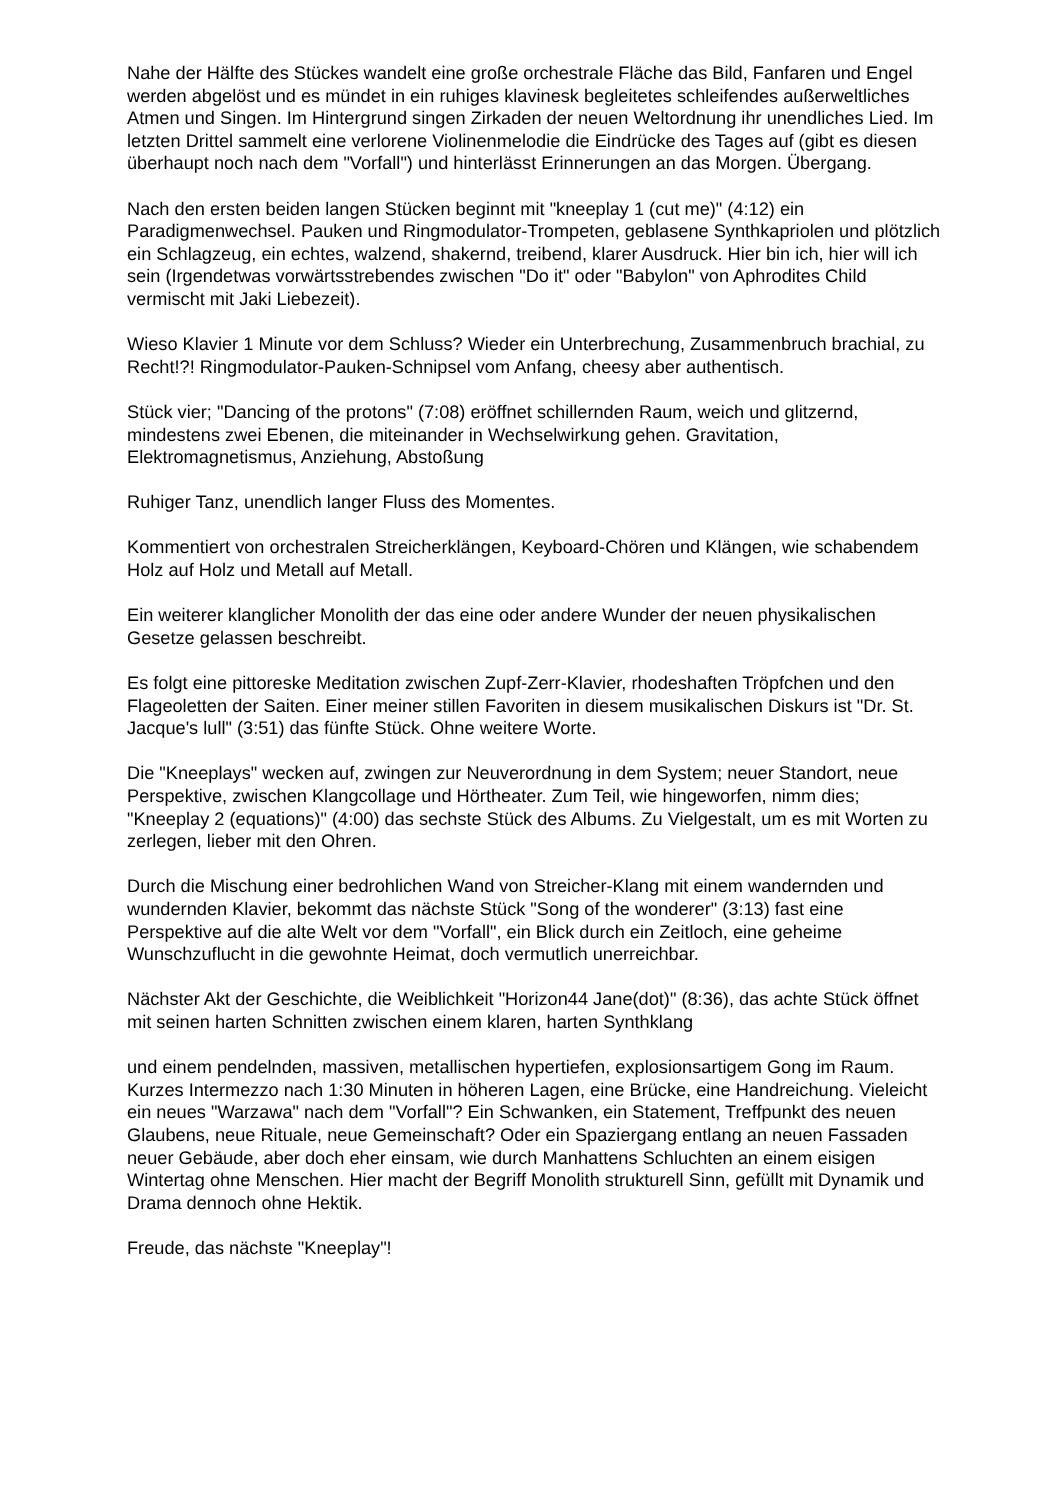Nahe der Hälfte des Stückes wandelt eine große orchestrale Fläche das Bild, Fanfaren und Engel werden abgelöst und es mündet in ein ruhiges klavinesk begleitetes schleifendes außerweltliches Atmen und Singen. Im Hintergrund singen Zirkaden der neuen Weltordnung ihr unendliches Lied. Im letzten Drittel sammelt eine verlorene Violinenmelodie die Eindrücke des Tages auf (gibt es diesen überhaupt noch nach dem "Vorfall") und hinterlässt Erinnerungen an das Morgen. Übergang.
Nach den ersten beiden langen Stücken beginnt mit "kneeplay 1 (cut me)" (4:12) ein Paradigmenwechsel. Pauken und Ringmodulator-Trompeten, geblasene Synthkapriolen und plötzlich ein Schlagzeug, ein echtes, walzend, shakernd, treibend, klarer Ausdruck. Hier bin ich, hier will ich sein (Irgendetwas vorwärtsstrebendes zwischen "Do it" oder "Babylon" von Aphrodites Child vermischt mit Jaki Liebezeit).
Wieso Klavier 1 Minute vor dem Schluss? Wieder ein Unterbrechung, Zusammenbruch brachial, zu Recht!?! Ringmodulator-Pauken-Schnipsel vom Anfang, cheesy aber authentisch.
Stück vier; "Dancing of the protons" (7:08) eröffnet schillernden Raum, weich und glitzernd, mindestens zwei Ebenen, die miteinander in Wechselwirkung gehen. Gravitation, Elektromagnetismus, Anziehung, Abstoßung
Ruhiger Tanz, unendlich langer Fluss des Momentes.
Kommentiert von orchestralen Streicherklängen, Keyboard-Chören und Klängen, wie schabendem Holz auf Holz und Metall auf Metall.
Ein weiterer klanglicher Monolith der das eine oder andere Wunder der neuen physikalischen Gesetze gelassen beschreibt.
Es folgt eine pittoreske Meditation zwischen Zupf-Zerr-Klavier, rhodeshaften Tröpfchen und den Flageoletten der Saiten. Einer meiner stillen Favoriten in diesem musikalischen Diskurs ist "Dr. St. Jacque's lull" (3:51) das fünfte Stück. Ohne weitere Worte.
Die "Kneeplays" wecken auf, zwingen zur Neuverordnung in dem System; neuer Standort, neue Perspektive, zwischen Klangcollage und Hörtheater. Zum Teil, wie hingeworfen, nimm dies; "Kneeplay 2 (equations)" (4:00) das sechste Stück des Albums. Zu Vielgestalt, um es mit Worten zu zerlegen, lieber mit den Ohren.
Durch die Mischung einer bedrohlichen Wand von Streicher-Klang mit einem wandernden und wundernden Klavier, bekommt das nächste Stück "Song of the wonderer" (3:13) fast eine Perspektive auf die alte Welt vor dem "Vorfall", ein Blick durch ein Zeitloch, eine geheime Wunschzuflucht in die gewohnte Heimat, doch vermutlich unerreichbar.
Nächster Akt der Geschichte, die Weiblichkeit "Horizon44 Jane(dot)" (8:36), das achte Stück öffnet mit seinen harten Schnitten zwischen einem klaren, harten Synthklang
und einem pendelnden, massiven, metallischen hypertiefen, explosionsartigem Gong im Raum. Kurzes Intermezzo nach 1:30 Minuten in höheren Lagen, eine Brücke, eine Handreichung. Vieleicht ein neues "Warzawa" nach dem "Vorfall"? Ein Schwanken, ein Statement, Treffpunkt des neuen Glaubens, neue Rituale, neue Gemeinschaft? Oder ein Spaziergang entlang an neuen Fassaden neuer Gebäude, aber doch eher einsam, wie durch Manhattens Schluchten an einem eisigen Wintertag ohne Menschen. Hier macht der Begriff Monolith strukturell Sinn, gefüllt mit Dynamik und Drama dennoch ohne Hektik.
Freude, das nächste "Kneeplay"!